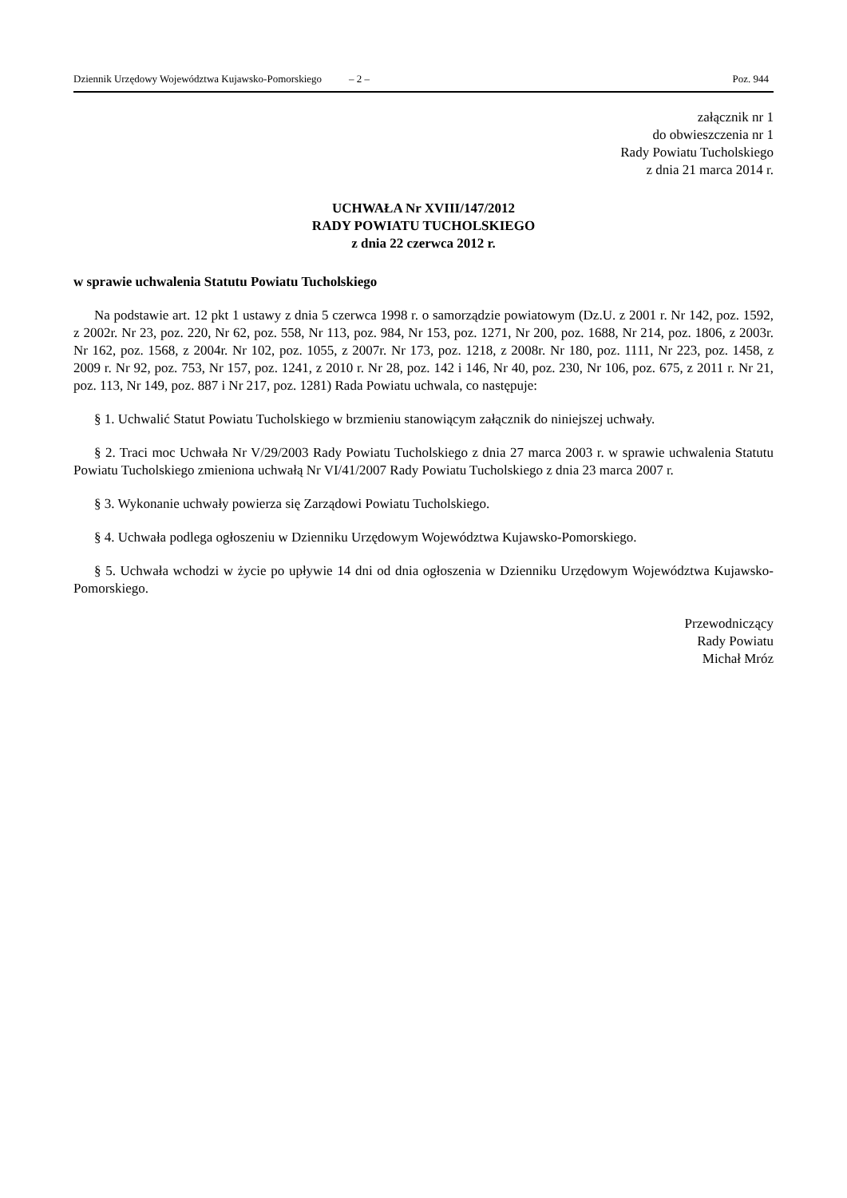Dziennik Urzędowy Województwa Kujawsko-Pomorskiego – 2 – Poz. 944
załącznik nr 1
do obwieszczenia nr 1
Rady Powiatu Tucholskiego
z dnia 21 marca 2014 r.
UCHWAŁA Nr XVIII/147/2012
RADY POWIATU TUCHOLSKIEGO
z dnia 22 czerwca 2012 r.
w sprawie uchwalenia Statutu Powiatu Tucholskiego
Na podstawie art. 12 pkt 1 ustawy z dnia 5 czerwca 1998 r. o samorządzie powiatowym (Dz.U. z 2001 r. Nr 142, poz. 1592, z 2002r. Nr 23, poz. 220, Nr 62, poz. 558, Nr 113, poz. 984, Nr 153, poz. 1271, Nr 200, poz. 1688, Nr 214, poz. 1806, z 2003r. Nr 162, poz. 1568, z 2004r. Nr 102, poz. 1055, z 2007r. Nr 173, poz. 1218, z 2008r. Nr 180, poz. 1111, Nr 223, poz. 1458, z 2009 r. Nr 92, poz. 753, Nr 157, poz. 1241, z 2010 r. Nr 28, poz. 142 i 146, Nr 40, poz. 230, Nr 106, poz. 675, z 2011 r. Nr 21, poz. 113, Nr 149, poz. 887 i Nr 217, poz. 1281) Rada Powiatu uchwala, co następuje:
§ 1. Uchwalić Statut Powiatu Tucholskiego w brzmieniu stanowiącym załącznik do niniejszej uchwały.
§ 2. Traci moc Uchwała Nr V/29/2003 Rady Powiatu Tucholskiego z dnia 27 marca 2003 r. w sprawie uchwalenia Statutu Powiatu Tucholskiego zmieniona uchwałą Nr VI/41/2007 Rady Powiatu Tucholskiego z dnia 23 marca 2007 r.
§ 3. Wykonanie uchwały powierza się Zarządowi Powiatu Tucholskiego.
§ 4. Uchwała podlega ogłoszeniu w Dzienniku Urzędowym Województwa Kujawsko-Pomorskiego.
§ 5. Uchwała wchodzi w życie po upływie 14 dni od dnia ogłoszenia w Dzienniku Urzędowym Województwa Kujawsko-Pomorskiego.
Przewodniczący
Rady Powiatu
Michał Mróz